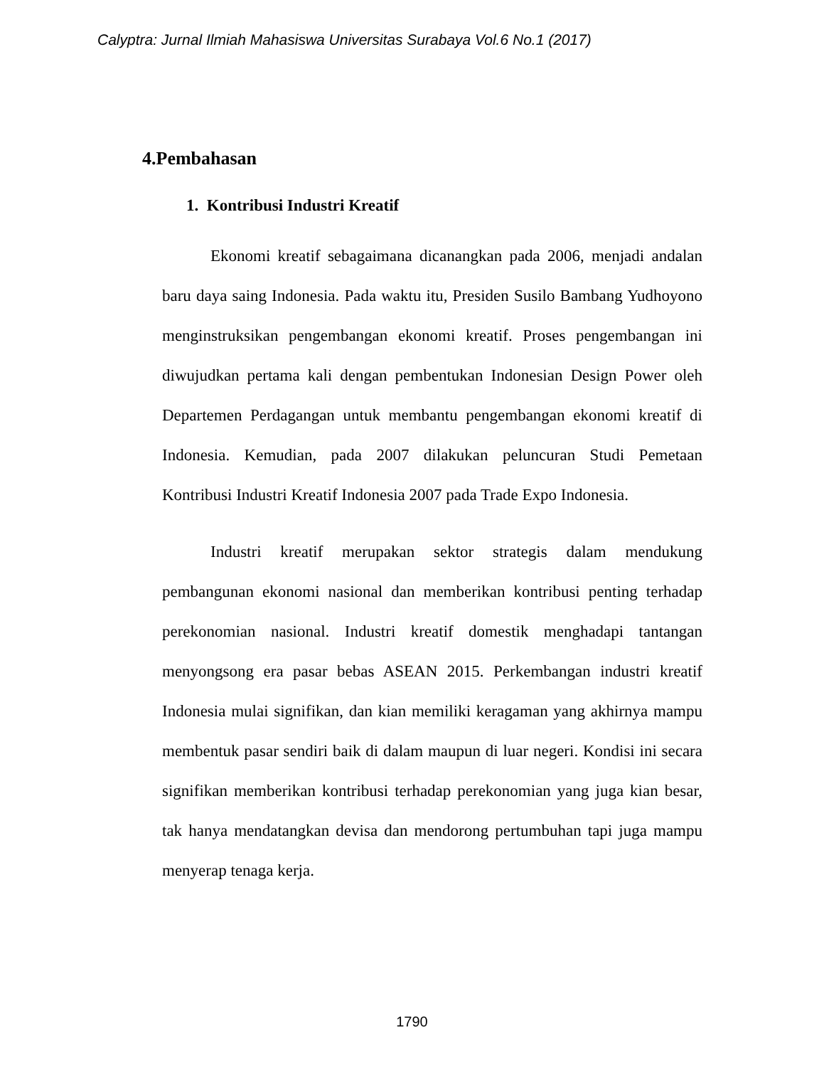Calyptra: Jurnal Ilmiah Mahasiswa Universitas Surabaya Vol.6 No.1 (2017)
4.Pembahasan
1. Kontribusi Industri Kreatif
Ekonomi kreatif sebagaimana dicanangkan pada 2006, menjadi andalan baru daya saing Indonesia. Pada waktu itu, Presiden Susilo Bambang Yudhoyono menginstruksikan pengembangan ekonomi kreatif. Proses pengembangan ini diwujudkan pertama kali dengan pembentukan Indonesian Design Power oleh Departemen Perdagangan untuk membantu pengembangan ekonomi kreatif di Indonesia. Kemudian, pada 2007 dilakukan peluncuran Studi Pemetaan Kontribusi Industri Kreatif Indonesia 2007 pada Trade Expo Indonesia.
Industri kreatif merupakan sektor strategis dalam mendukung pembangunan ekonomi nasional dan memberikan kontribusi penting terhadap perekonomian nasional. Industri kreatif domestik menghadapi tantangan menyongsong era pasar bebas ASEAN 2015. Perkembangan industri kreatif Indonesia mulai signifikan, dan kian memiliki keragaman yang akhirnya mampu membentuk pasar sendiri baik di dalam maupun di luar negeri. Kondisi ini secara signifikan memberikan kontribusi terhadap perekonomian yang juga kian besar, tak hanya mendatangkan devisa dan mendorong pertumbuhan tapi juga mampu menyerap tenaga kerja.
1790